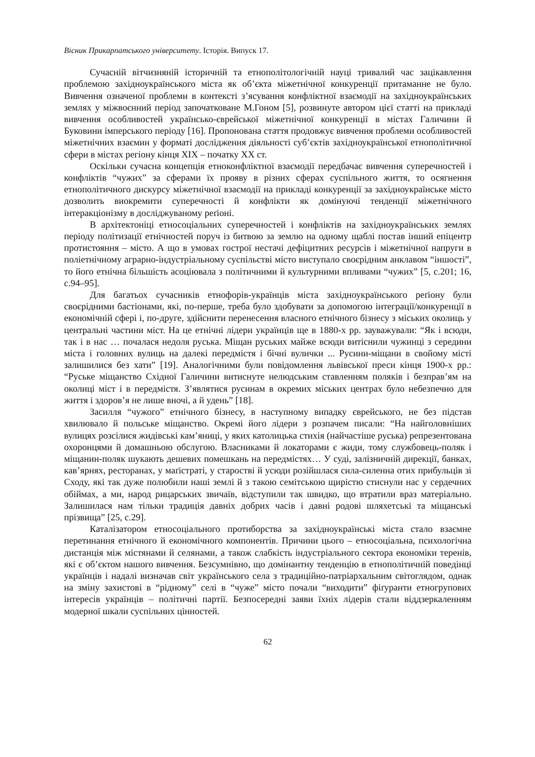Вісник Прикарпатського університету. Історія. Випуск 17.
Сучасній вітчизняній історичній та етнополітологічній науці тривалий час зацікавлення проблемою західноукраїнського міста як об’єкта міжетнічної конкуренції притаманне не було. Вивчення означеної проблеми в контексті з’ясування конфліктної взаємодії на західноукраїнських землях у міжвоєнний період започатковане М.Гоном [5], розвинуте автором цієї статті на прикладі вивчення особливостей українсько-єврейської міжетнічної конкуренції в містах Галичини й Буковини імперського періоду [16]. Пропонована стаття продовжує вивчення проблеми особливостей міжетнічних взаємин у форматі дослідження діяльності суб’єктів західноукраїнської етнополітичної сфери в містах регіону кінця ХІХ – початку ХХ ст.
Оскільки сучасна концепція етноконфліктної взаємодії передбачає вивчення суперечностей і конфліктів “чужих” за сферами їх прояву в різних сферах суспільного життя, то осягнення етнополітичного дискурсу міжетнічної взаємодії на прикладі конкуренції за західноукраїнське місто дозволить виокремити суперечності й конфлікти як домінуючі тенденції міжетнічного інтеракціонізму в досліджуваному реґіоні.
В архітектоніці етносоціальних суперечностей і конфліктів на західноукраїнських землях періоду політизації етнічностей поруч із битвою за землю на одному щаблі постав інший епіцентр протистояння – місто. А що в умовах гострої нестачі дефіцитних ресурсів і міжетнічної напруги в поліетнічному аграрно-індустріальному суспільстві місто виступало своєрідним анклавом “іншості”, то його етнічна більшість асоціювала з політичними й культурними впливами “чужих” [5, с.201; 16, с.94–95].
Для багатьох сучасників етнофорів-українців міста західноукраїнського реґіону були своєрідними бастіонами, які, по-перше, треба було здобувати за допомогою інтеграції/конкуренції в економічній сфері і, по-друге, здійснити перенесення власного етнічного бізнесу з міських околиць у центральні частини міст. На це етнічні лідери українців ще в 1880-х рр. зауважували: “Як і всюди, так і в нас … почалася недоля руська. Міщан руських майже всюди витіснили чужинці з середини міста і головних вулиць на далекі передмістя і бічні вулички ... Русини-міщани в свойому місті залишилися без хати” [19]. Аналогічними були повідомлення львівської преси кінця 1900-х рр.: “Руське міщанство Східної Галичини витиснуте нелюдським ставленням поляків і безправ’ям на околиці міст і в передмістя. З’являтися русинам в окремих міських центрах було небезпечно для життя і здоров’я не лише вночі, а й удень” [18].
Засилля “чужого” етнічного бізнесу, в наступному випадку єврейського, не без підстав хвилювало й польське міщанство. Окремі його лідери з розпачем писали: “На найголовніших вулицях розсілися жидівські кам’яниці, у яких католицька стихія (найчастіше руська) репрезентована охоронцями й домашньою обслугою. Власниками й локаторами є жиди, тому службовець-поляк і міщанин-поляк шукають дешевих помешкань на передмістях… У суді, залізничній дирекції, банках, кав’ярнях, ресторанах, у маґістраті, у старостві й усюди розійшлася сила-силенна отих прибульців зі Сходу, які так дуже полюбили наші землі й з такою семітською щирістю стиснули нас у сердечних обіймах, а ми, народ рицарських звичаїв, відступили так швидко, що втратили враз матеріально. Залишилася нам тільки традиція давніх добрих часів і давні родові шляхетські та міщанські прізвища” [25, с.29].
Каталізатором етносоціального протиборства за західноукраїнські міста стало взаємне перетинання етнічного й економічного компонентів. Причини цього – етносоціальна, психологічна дистанція між містянами й селянами, а також слабкість індустріального сектора економіки теренів, які є об’єктом нашого вивчення. Безсумнівно, що домінантну тенденцію в етнополітичній поведінці українців і надалі визначав світ українського села з традиційно-патріархальним світоглядом, однак на зміну захистові в “рідному” селі в “чуже” місто почали “виходити” фіґуранти етногрупових інтересів українців – політичні партії. Безпосередні заяви їхніх лідерів стали віддзеркаленням модерної шкали суспільних цінностей.
62